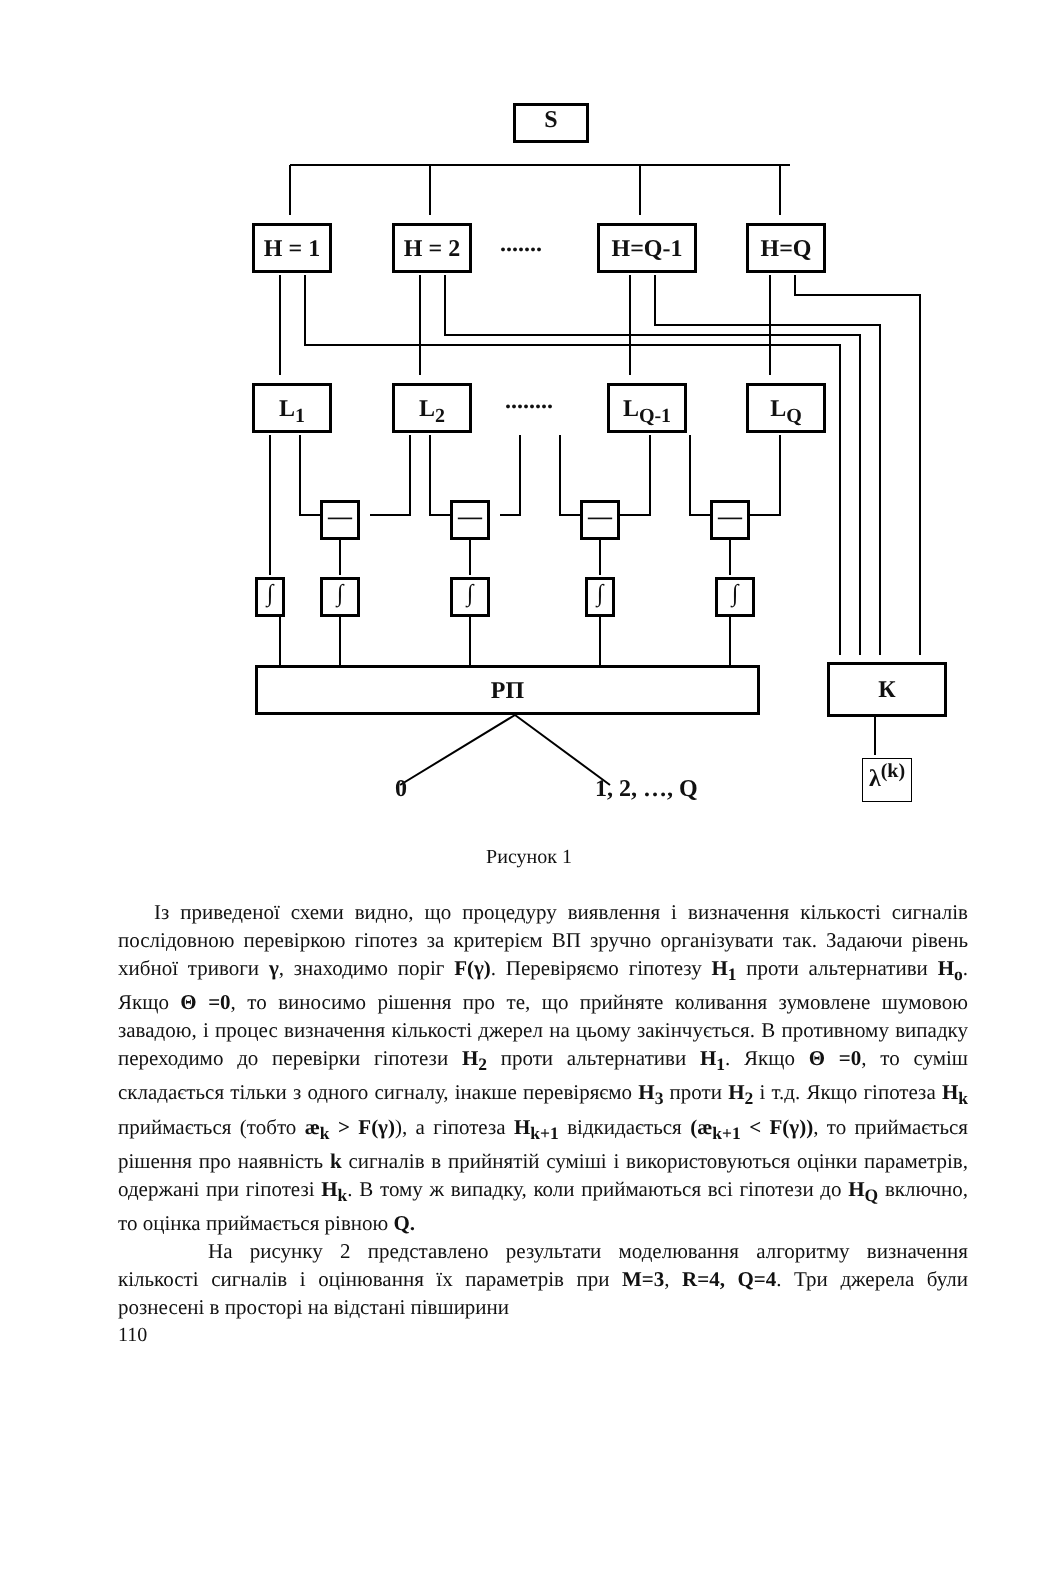S
H = 1 H = 2 ....... H=Q-1 H=Q
L<sub>1</sub> L<sub>2</sub> ........ L<sub>Q-1</sub> L<sub>Q</sub>
— — — —
∫ ∫ ∫ ∫ ∫
РП К
0 1, 2, …, Q
λ<sup>(k)</sup>
Рисунок 1
Із приведеної схеми видно, що процедуру виявлення і визначення кількості сигналів послідовною перевіркою гіпотез за критерієм ВП зручно організувати так. Задаючи рівень хибної тривоги γ, знаходимо поріг F(γ). Перевіряємо гіпотезу H<sub>1</sub> проти альтернативи H<sub>o</sub>. Якщо Θ =0, то виносимо рішення про те, що прийняте коливання зумовлене шумовою завадою, і процес визначення кількості джерел на цьому закінчується. В противному випадку переходимо до перевірки гіпотези H<sub>2</sub> проти альтернативи H<sub>1</sub>. Якщо Θ =0, то суміш складається тільки з одного сигналу, інакше перевіряємо H<sub>3</sub> проти H<sub>2</sub> і т.д. Якщо гіпотеза H<sub>k</sub> приймається (тобто æ<sub>k</sub> > F(γ)), а гіпотеза H<sub>k+1</sub> відкидається (æ<sub>k+1</sub> < F(γ)), то приймається рішення про наявність k сигналів в прийнятій суміші і використовуються оцінки параметрів, одержані при гіпотезі H<sub>k</sub>. В тому ж випадку, коли приймаються всі гіпотези до H<sub>Q</sub> включно, то оцінка приймається рівною Q.
На рисунку 2 представлено результати моделювання алгоритму визначення кількості сигналів і оцінювання їх параметрів при M=3, R=4, Q=4. Три джерела були рознесені в просторі на відстані півширини
110